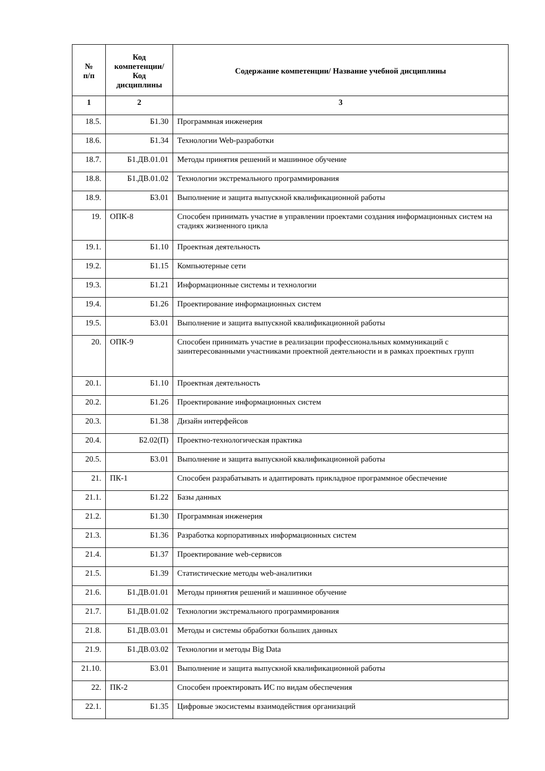| № п/п | Код компетенции/ Код дисциплины | Содержание компетенции/ Название учебной дисциплины |
| --- | --- | --- |
| 1 | 2 | 3 |
| 18.5. | Б1.30 | Программная инженерия |
| 18.6. | Б1.34 | Технологии Web-разработки |
| 18.7. | Б1.ДВ.01.01 | Методы принятия решений и машинное обучение |
| 18.8. | Б1.ДВ.01.02 | Технологии экстремального программирования |
| 18.9. | Б3.01 | Выполнение и защита выпускной квалификационной работы |
| 19. | ОПК-8 | Способен принимать участие в управлении проектами создания информационных систем на стадиях жизненного цикла |
| 19.1. | Б1.10 | Проектная деятельность |
| 19.2. | Б1.15 | Компьютерные сети |
| 19.3. | Б1.21 | Информационные системы и технологии |
| 19.4. | Б1.26 | Проектирование информационных систем |
| 19.5. | Б3.01 | Выполнение и защита выпускной квалификационной работы |
| 20. | ОПК-9 | Способен принимать участие в реализации профессиональных коммуникаций с заинтересованными участниками проектной деятельности и в рамках проектных групп |
| 20.1. | Б1.10 | Проектная деятельность |
| 20.2. | Б1.26 | Проектирование информационных систем |
| 20.3. | Б1.38 | Дизайн интерфейсов |
| 20.4. | Б2.02(П) | Проектно-технологическая практика |
| 20.5. | Б3.01 | Выполнение и защита выпускной квалификационной работы |
| 21. | ПК-1 | Способен разрабатывать и адаптировать прикладное программное обеспечение |
| 21.1. | Б1.22 | Базы данных |
| 21.2. | Б1.30 | Программная инженерия |
| 21.3. | Б1.36 | Разработка корпоративных информационных систем |
| 21.4. | Б1.37 | Проектирование web-сервисов |
| 21.5. | Б1.39 | Статистические методы web-аналитики |
| 21.6. | Б1.ДВ.01.01 | Методы принятия решений и машинное обучение |
| 21.7. | Б1.ДВ.01.02 | Технологии экстремального программирования |
| 21.8. | Б1.ДВ.03.01 | Методы и системы обработки больших данных |
| 21.9. | Б1.ДВ.03.02 | Технологии и методы Big Data |
| 21.10. | Б3.01 | Выполнение и защита выпускной квалификационной работы |
| 22. | ПК-2 | Способен проектировать ИС по видам обеспечения |
| 22.1. | Б1.35 | Цифровые экосистемы взаимодействия организаций |